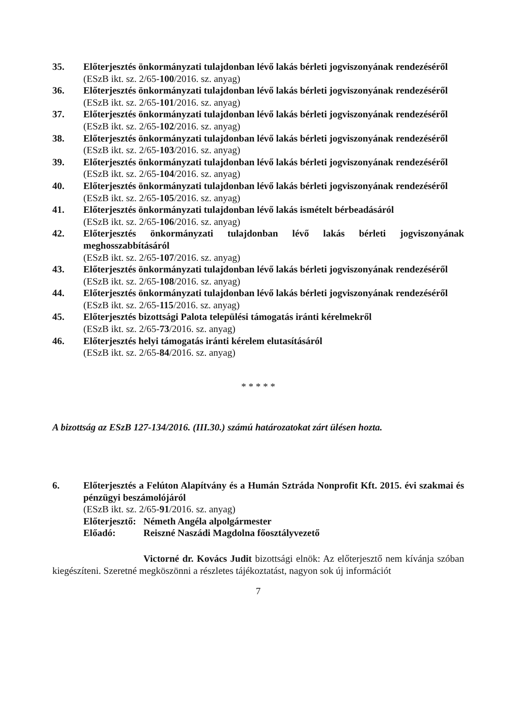35. Előterjesztés önkormányzati tulajdonban lévő lakás bérleti jogviszonyának rendezéséről
(ESzB ikt. sz. 2/65-100/2016. sz. anyag)
36. Előterjesztés önkormányzati tulajdonban lévő lakás bérleti jogviszonyának rendezéséről
(ESzB ikt. sz. 2/65-101/2016. sz. anyag)
37. Előterjesztés önkormányzati tulajdonban lévő lakás bérleti jogviszonyának rendezéséről
(ESzB ikt. sz. 2/65-102/2016. sz. anyag)
38. Előterjesztés önkormányzati tulajdonban lévő lakás bérleti jogviszonyának rendezéséről
(ESzB ikt. sz. 2/65-103/2016. sz. anyag)
39. Előterjesztés önkormányzati tulajdonban lévő lakás bérleti jogviszonyának rendezéséről
(ESzB ikt. sz. 2/65-104/2016. sz. anyag)
40. Előterjesztés önkormányzati tulajdonban lévő lakás bérleti jogviszonyának rendezéséről
(ESzB ikt. sz. 2/65-105/2016. sz. anyag)
41. Előterjesztés önkormányzati tulajdonban lévő lakás ismételt bérbeadásáról
(ESzB ikt. sz. 2/65-106/2016. sz. anyag)
42. Előterjesztés önkormányzati tulajdonban lévő lakás bérleti jogviszonyának meghosszabbításáról
(ESzB ikt. sz. 2/65-107/2016. sz. anyag)
43. Előterjesztés önkormányzati tulajdonban lévő lakás bérleti jogviszonyának rendezéséről
(ESzB ikt. sz. 2/65-108/2016. sz. anyag)
44. Előterjesztés önkormányzati tulajdonban lévő lakás bérleti jogviszonyának rendezéséről
(ESzB ikt. sz. 2/65-115/2016. sz. anyag)
45. Előterjesztés bizottsági Palota települési támogatás iránti kérelmekről
(ESzB ikt. sz. 2/65-73/2016. sz. anyag)
46. Előterjesztés helyi támogatás iránti kérelem elutasításáról
(ESzB ikt. sz. 2/65-84/2016. sz. anyag)
* * * * *
A bizottság az ESzB 127-134/2016. (III.30.) számú határozatokat zárt ülésen hozta.
6. Előterjesztés a Felúton Alapítvány és a Humán Sztráda Nonprofit Kft. 2015. évi szakmai és pénzügyi beszámolójáról
(ESzB ikt. sz. 2/65-91/2016. sz. anyag)
Előterjesztő: Németh Angéla alpolgármester
Előadó: Reiszné Naszádi Magdolna főosztályvezető
Victorné dr. Kovács Judit bizottsági elnök: Az előterjesztő nem kívánja szóban kiegészíteni. Szeretné megköszönni a részletes tájékoztatást, nagyon sok új információt
7